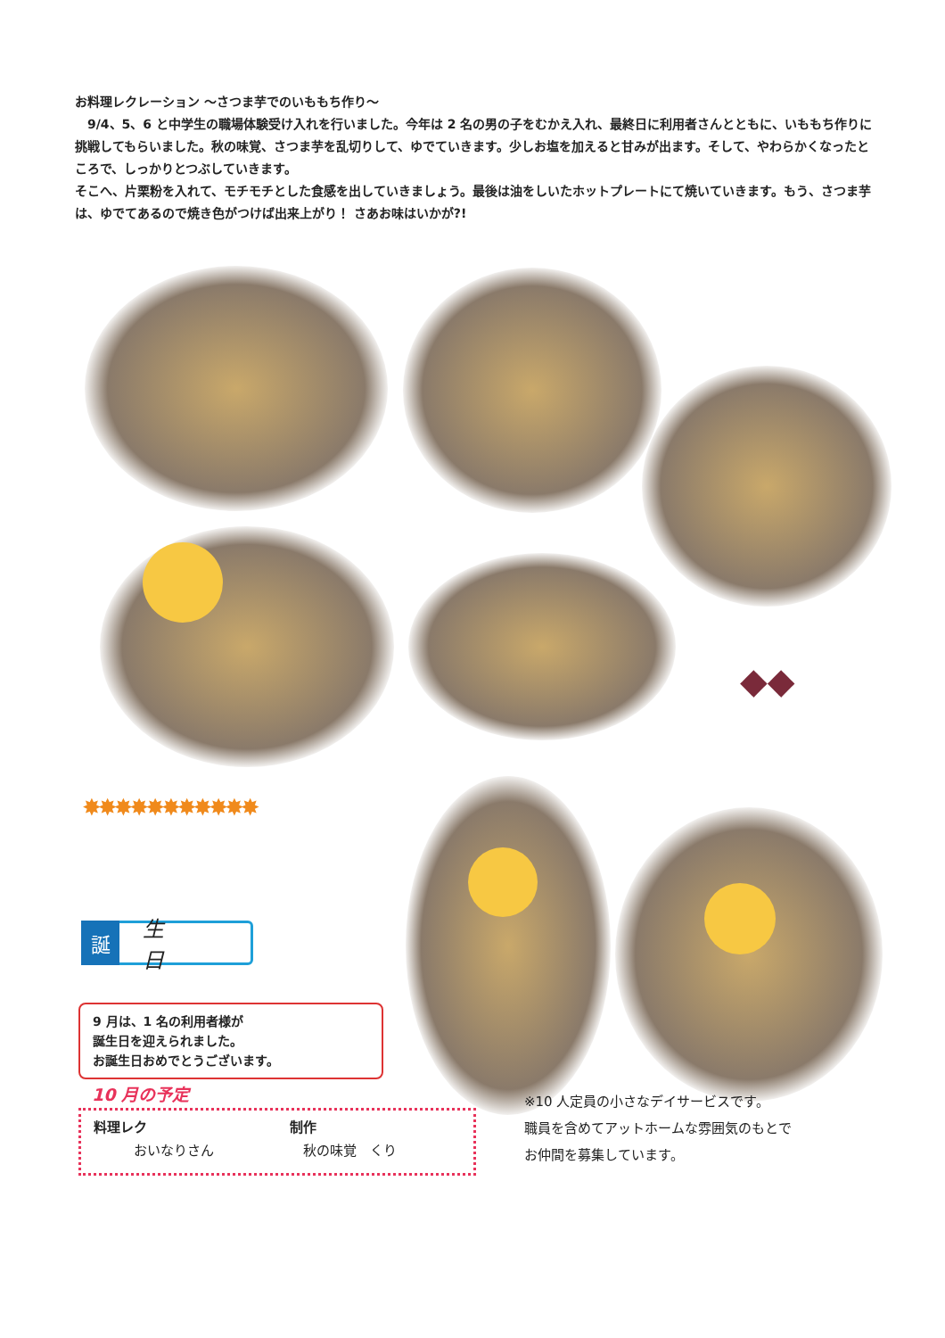お料理レクレーション ～さつま芋でのいももち作り～
　9/4、5、6 と中学生の職場体験受け入れを行いました。今年は 2 名の男の子をむかえ入れ、最終日に利用者さんとともに、いももち作りに挑戦してもらいました。秋の味覚、さつま芋を乱切りして、ゆでていきます。少しお塩を加えると甘みが出ます。そして、やわらかくなったところで、しっかりとつぶしていきます。
そこへ、片栗粉を入れて、モチモチとした食感を出していきましょう。最後は油をしいたホットプレートにて焼いていきます。もう、さつま芋は、ゆでてあるので焼き色がつけば出来上がり！ さあお味はいかが?!
◆◆
✸✸✸✸✸✸✸✸✸✸✸
誕
生日
9 月は、1 名の利用者様が
誕生日を迎えられました。
お誕生日おめでとうございます。
10 月の予定
料理レク
　　　おいなりさん
制作
　秋の味覚　くり
※10 人定員の小さなデイサービスです。
職員を含めてアットホームな雰囲気のもとで
お仲間を募集しています。